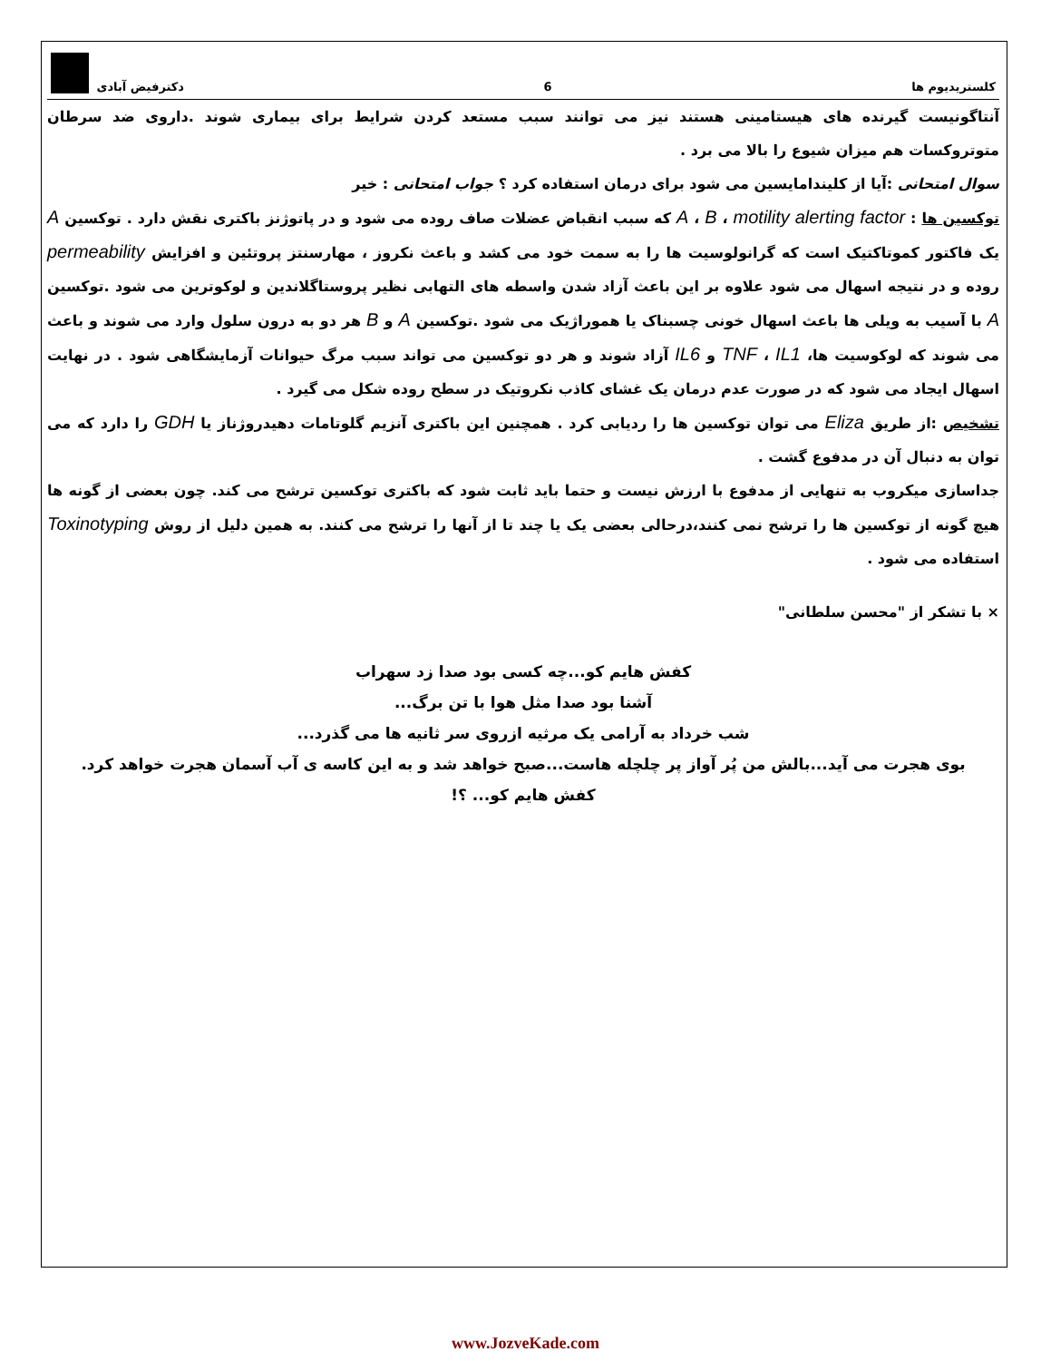کلستریدیوم ها 6 دکترفیض آبادی
آنتاگونیست گیرنده های هیستامینی هستند نیز می توانند سبب مستعد کردن شرایط برای بیماری شوند .داروی ضد سرطان متوتروکسات هم میزان شیوع را بالا می برد .
سوال امتحانی :آیا از کلیندامایسین می شود برای درمان استفاده کرد ؟ جواب امتحانی : خیر
توکسین ها : A ، B ، motility alerting factor که سبب انقباض عضلات صاف روده می شود و در پاتوژنز باکتری نقش دارد . توکسین A یک فاکتور کموتاکتیک است که گرانولوسیت ها را به سمت خود می کشد و باعث نکروز ، مهارسنتز پروتئین و افزایش permeability روده و در نتیجه اسهال می شود علاوه بر این باعث آزاد شدن واسطه های التهابی نظیر پروستاگلاندین و لوکوترین می شود .توکسین A با آسیب به ویلی ها باعث اسهال خونی چسبناک یا هموراژیک می شود .توکسین A و B هر دو به درون سلول وارد می شوند و باعث می شوند که لوکوسیت ها، TNF ، IL1 و IL6 آزاد شوند و هر دو توکسین می تواند سبب مرگ حیوانات آزمایشگاهی شود . در نهایت اسهال ایجاد می شود که در صورت عدم درمان یک غشای کاذب نکروتیک در سطح روده شکل می گیرد .
تشخیص :از طریق Eliza می توان توکسین ها را ردیابی کرد . همچنین این باکتری آنزیم گلوتامات دهیدروژناز یا GDH را دارد که می توان به دنبال آن در مدفوع گشت .
جداسازی میکروب به تنهایی از مدفوع با ارزش نیست و حتما باید ثابت شود که باکتری توکسین ترشح می کند. چون بعضی از گونه ها هیچ گونه از توکسین ها را ترشح نمی کنند،درحالی بعضی یک یا چند تا از آنها را ترشح می کنند. به همین دلیل از روش Toxinotyping استفاده می شود .
× با تشکر از "محسن سلطانی"
کفش هایم کو...چه کسی بود صدا زد سهراب
آشنا بود صدا مثل هوا با تن برگ...
شب خرداد به آرامی یک مرثیه ازروی سر ثانیه ها می گذرد...
بوی هجرت می آید...بالش من پُر آواز پر چلچله هاست...صبح خواهد شد و به این کاسه ی آب آسمان هجرت خواهد کرد.
کفش هایم کو... ؟!
www.JozveKade.com